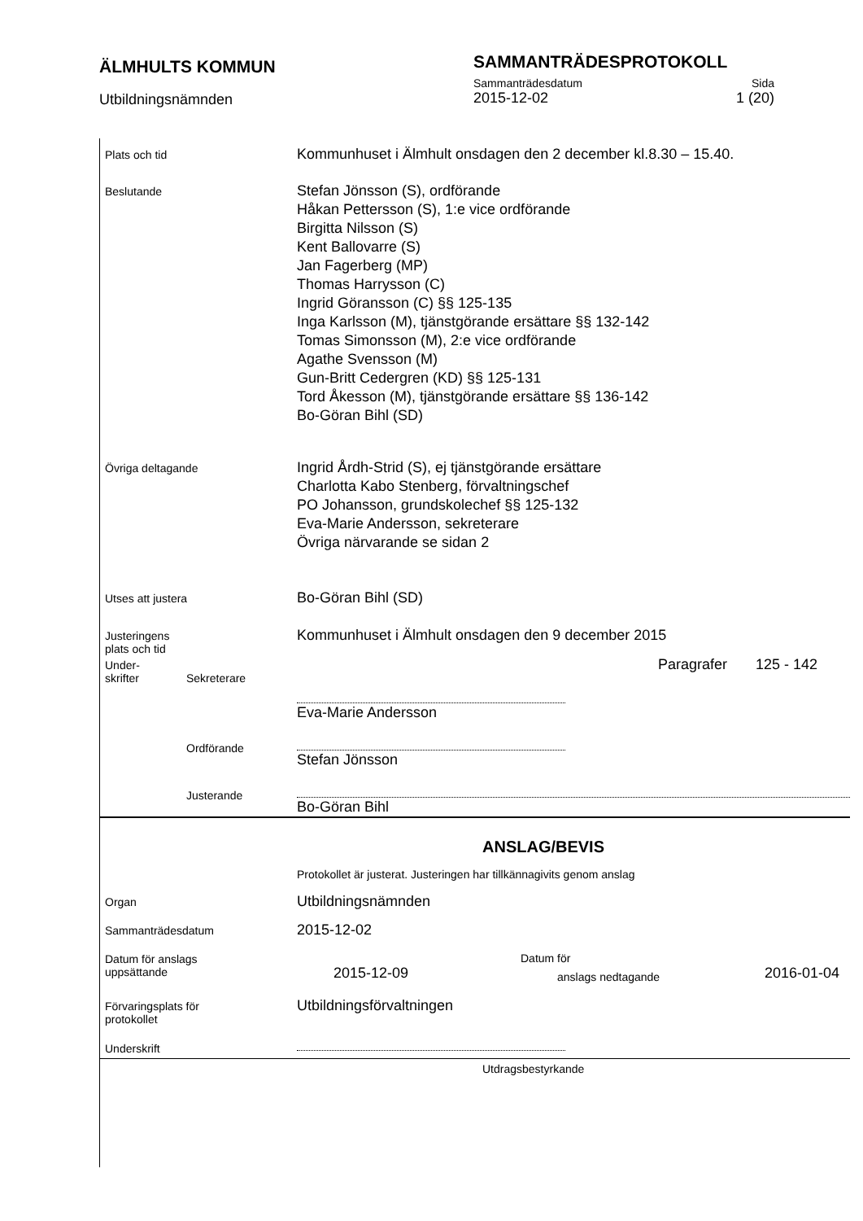ÄLMHULTS KOMMUN
SAMMANTRÄDESPROTOKOLL
Utbildningsnämnden
Sammanträdesdatum Sida
2015-12-02 1 (20)
Plats och tid
Kommunhuset i Älmhult onsdagen den 2 december kl.8.30 – 15.40.
Beslutande
Stefan Jönsson (S), ordförande
Håkan Pettersson (S), 1:e vice ordförande
Birgitta Nilsson (S)
Kent Ballovarre (S)
Jan Fagerberg (MP)
Thomas Harrysson (C)
Ingrid Göransson (C) §§ 125-135
Inga Karlsson (M), tjänstgörande ersättare §§ 132-142
Tomas Simonsson (M), 2:e vice ordförande
Agathe Svensson (M)
Gun-Britt Cedergren (KD) §§ 125-131
Tord Åkesson (M), tjänstgörande ersättare §§ 136-142
Bo-Göran Bihl (SD)
Övriga deltagande
Ingrid Årdh-Strid (S), ej tjänstgörande ersättare
Charlotta Kabo Stenberg, förvaltningschef
PO Johansson, grundskolechef §§ 125-132
Eva-Marie Andersson, sekreterare
Övriga närvarande se sidan 2
Utses att justera
Bo-Göran Bihl (SD)
Justeringens
plats och tid
Kommunhuset i Älmhult onsdagen den 9 december 2015
Under-
skrifter
Sekreterare
Paragrafer 125 - 142
Eva-Marie Andersson
Ordförande
Stefan Jönsson
Justerande
Bo-Göran Bihl
ANSLAG/BEVIS
Protokollet är justerat. Justeringen har tillkännagivits genom anslag
Organ
Utbildningsnämnden
Sammanträdesdatum
2015-12-02
Datum för anslags
uppsättande
2015-12-09
Datum för
anslags nedtagande
2016-01-04
Förvaringsplats för
protokollet
Utbildningsförvaltningen
Underskrift
Utdragsbestyrkande